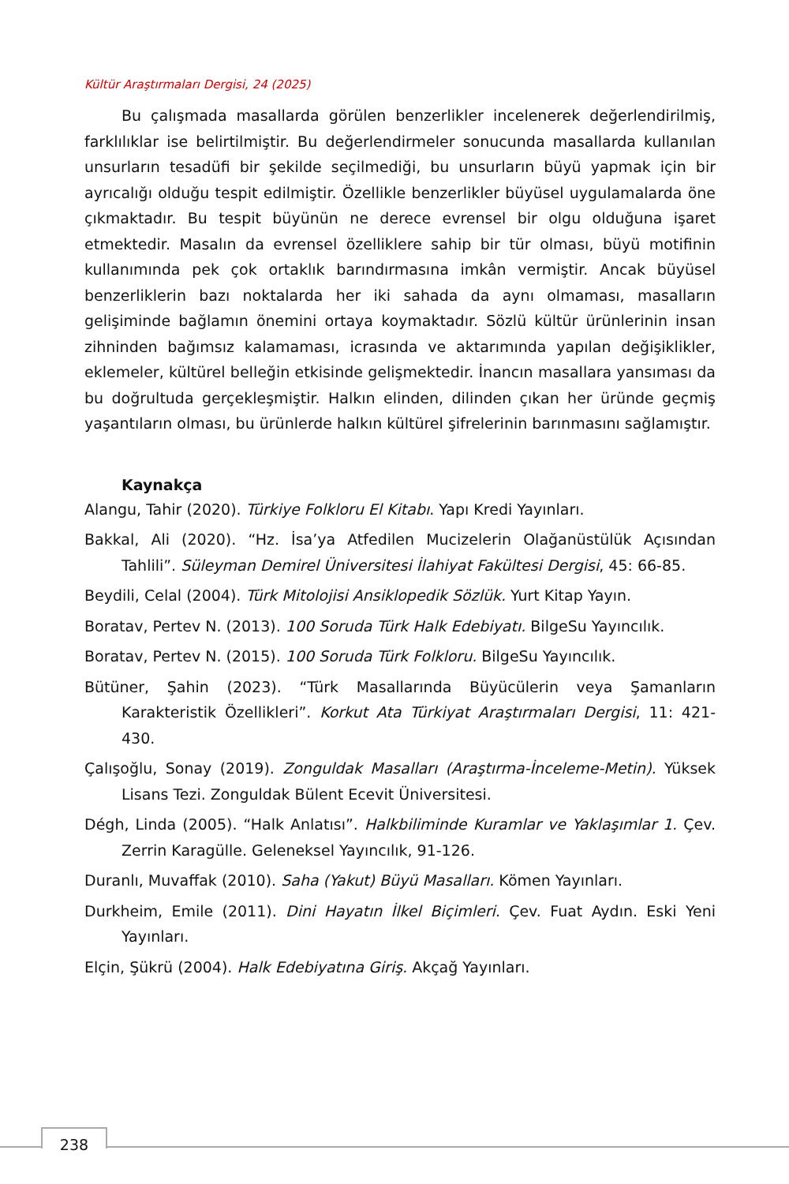Kültür Araştırmaları Dergisi, 24 (2025)
Bu çalışmada masallarda görülen benzerlikler incelenerek değerlendirilmiş, farklılıklar ise belirtilmiştir. Bu değerlendirmeler sonucunda masallarda kullanılan unsurların tesadüfi bir şekilde seçilmediği, bu unsurların büyü yapmak için bir ayrıcalığı olduğu tespit edilmiştir. Özellikle benzerlikler büyüsel uygulamalarda öne çıkmaktadır. Bu tespit büyünün ne derece evrensel bir olgu olduğuna işaret etmektedir. Masalın da evrensel özelliklere sahip bir tür olması, büyü motifinin kullanımında pek çok ortaklık barındırmasına imkân vermiştir. Ancak büyüsel benzerliklerin bazı noktalarda her iki sahada da aynı olmaması, masalların gelişiminde bağlamın önemini ortaya koymaktadır. Sözlü kültür ürünlerinin insan zihninden bağımsız kalamaması, icrasında ve aktarımında yapılan değişiklikler, eklemeler, kültürel belleğin etkisinde gelişmektedir. İnancın masallara yansıması da bu doğrultuda gerçekleşmiştir. Halkın elinden, dilinden çıkan her üründe geçmiş yaşantıların olması, bu ürünlerde halkın kültürel şifrelerinin barınmasını sağlamıştır.
Kaynakça
Alangu, Tahir (2020). Türkiye Folkloru El Kitabı. Yapı Kredi Yayınları.
Bakkal, Ali (2020). “Hz. İsa’ya Atfedilen Mucizelerin Olağanüstülük Açısından Tahlili”. Süleyman Demirel Üniversitesi İlahiyat Fakültesi Dergisi, 45: 66-85.
Beydili, Celal (2004). Türk Mitolojisi Ansiklopedik Sözlük. Yurt Kitap Yayın.
Boratav, Pertev N. (2013). 100 Soruda Türk Halk Edebiyatı. BilgeSu Yayıncılık.
Boratav, Pertev N. (2015). 100 Soruda Türk Folkloru. BilgeSu Yayıncılık.
Bütüner, Şahin (2023). “Türk Masallarında Büyücülerin veya Şamanların Karakteristik Özellikleri”. Korkut Ata Türkiyat Araştırmaları Dergisi, 11: 421-430.
Çalışoğlu, Sonay (2019). Zonguldak Masalları (Araştırma-İnceleme-Metin). Yüksek Lisans Tezi. Zonguldak Bülent Ecevit Üniversitesi.
Dégh, Linda (2005). “Halk Anlatısı”. Halkbiliminde Kuramlar ve Yaklaşımlar 1. Çev. Zerrin Karagülle. Geleneksel Yayıncılık, 91-126.
Duranlı, Muvaffak (2010). Saha (Yakut) Büyü Masalları. Kömen Yayınları.
Durkheim, Emile (2011). Dini Hayatın İlkel Biçimleri. Çev. Fuat Aydın. Eski Yeni Yayınları.
Elçin, Şükrü (2004). Halk Edebiyatına Giriş. Akçağ Yayınları.
238